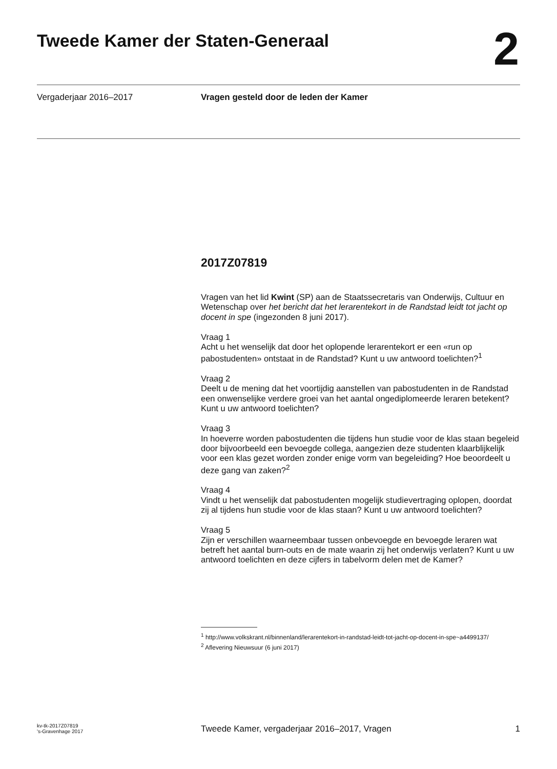Tweede Kamer der Staten-Generaal
2
Vergaderjaar 2016–2017 Vragen gesteld door de leden der Kamer
2017Z07819
Vragen van het lid Kwint (SP) aan de Staatssecretaris van Onderwijs, Cultuur en Wetenschap over het bericht dat het lerarentekort in de Randstad leidt tot jacht op docent in spe (ingezonden 8 juni 2017).
Vraag 1
Acht u het wenselijk dat door het oplopende lerarentekort er een «run op pabostudenten» ontstaat in de Randstad? Kunt u uw antwoord toelichten?<sup>1</sup>
Vraag 2
Deelt u de mening dat het voortijdig aanstellen van pabostudenten in de Randstad een onwenselijke verdere groei van het aantal ongediplomeerde leraren betekent? Kunt u uw antwoord toelichten?
Vraag 3
In hoeverre worden pabostudenten die tijdens hun studie voor de klas staan begeleid door bijvoorbeeld een bevoegde collega, aangezien deze studenten klaarblijkelijk voor een klas gezet worden zonder enige vorm van begeleiding? Hoe beoordeelt u deze gang van zaken?<sup>2</sup>
Vraag 4
Vindt u het wenselijk dat pabostudenten mogelijk studievertraging oplopen, doordat zij al tijdens hun studie voor de klas staan? Kunt u uw antwoord toelichten?
Vraag 5
Zijn er verschillen waarneembaar tussen onbevoegde en bevoegde leraren wat betreft het aantal burn-outs en de mate waarin zij het onderwijs verlaten? Kunt u uw antwoord toelichten en deze cijfers in tabelvorm delen met de Kamer?
<sup>1</sup> http://www.volkskrant.nl/binnenland/lerarentekort-in-randstad-leidt-tot-jacht-op-docent-in-spe~a4499137/
<sup>2</sup> Aflevering Nieuwsuur (6 juni 2017)
kv-tk-2017Z07819
's-Gravenhage 2017
Tweede Kamer, vergaderjaar 2016–2017, Vragen
1